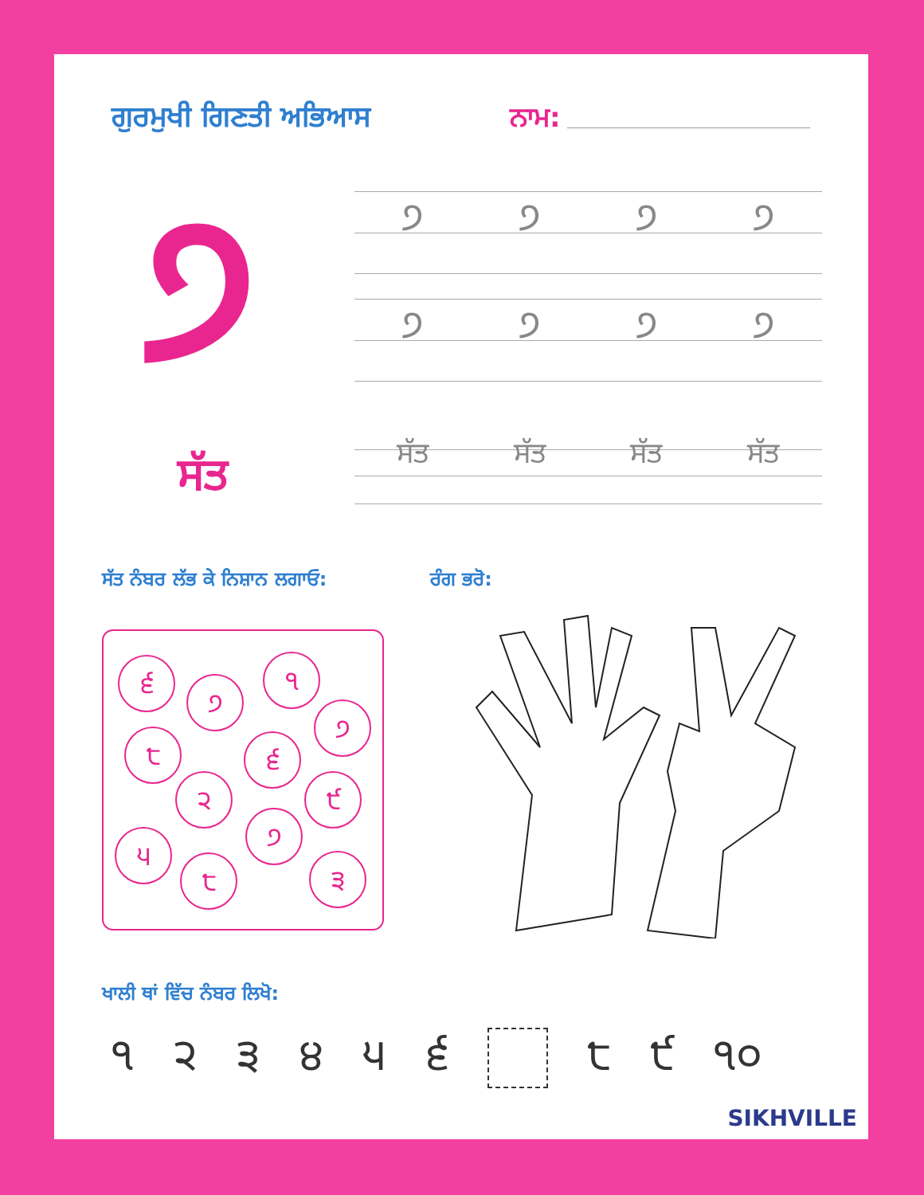ਗੁਰਮੁਖੀ ਗਿਣਤੀ ਅਭਿਆਸ ਨਾਮ:
੭ ੭੭੭੭
੭੭੭੭
ਸੱਤ ਸੱਤ ਸੱਤ ਸੱਤ ਸੱਤ
ਸੱਤ ਨੰਬਰ ਲੱਭ ਕੇ ਨਿਸ਼ਾਨ ਲਗਾਓ: ਰੰਗ ਭਰੋ:
੬
੭
੧
੭
੮ ੬
੨ ੯
੭
੫
੮ ੩
ਖਾਲੀ ਥਾਂ ਵਿੱਚ ਨੰਬਰ ਲਿਖੋ:
੧੨੩੪੫੬ ੮ ੯ ੧੦
SIKHVILLE